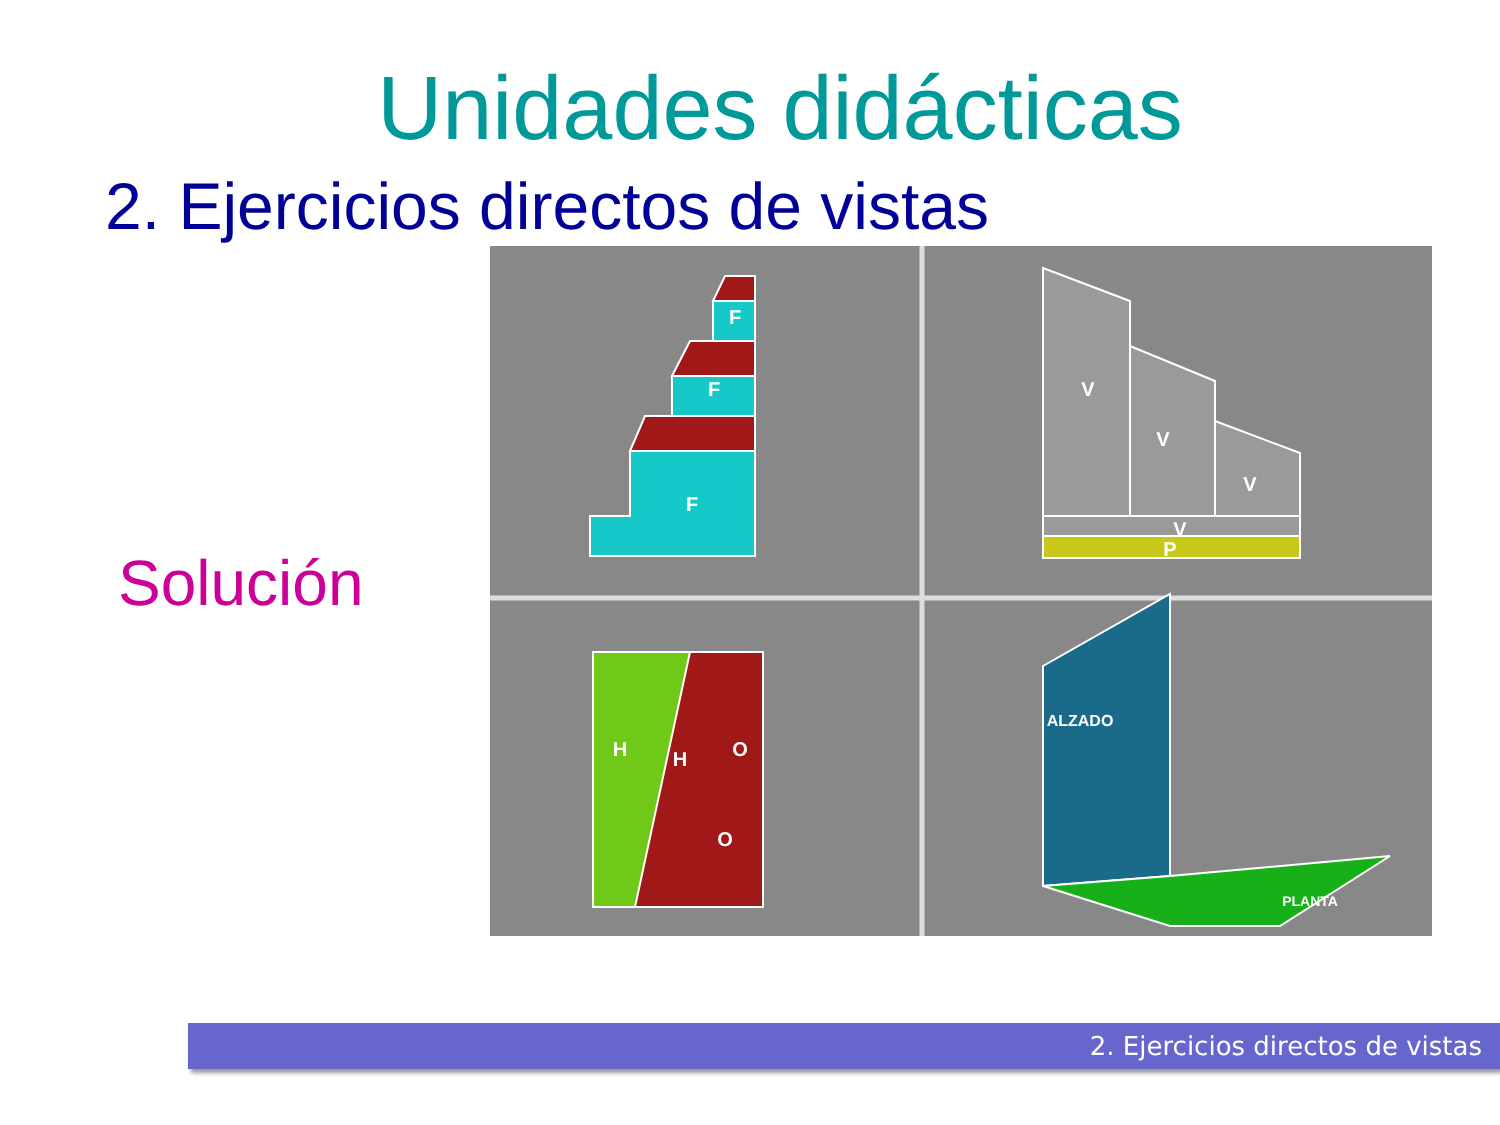Unidades didácticas
2. Ejercicios directos de vistas
Solución
F
F
F
V
V
V
V
P
H
H
O
O
ALZADO
PLANTA
2. Ejercicios directos de vistas